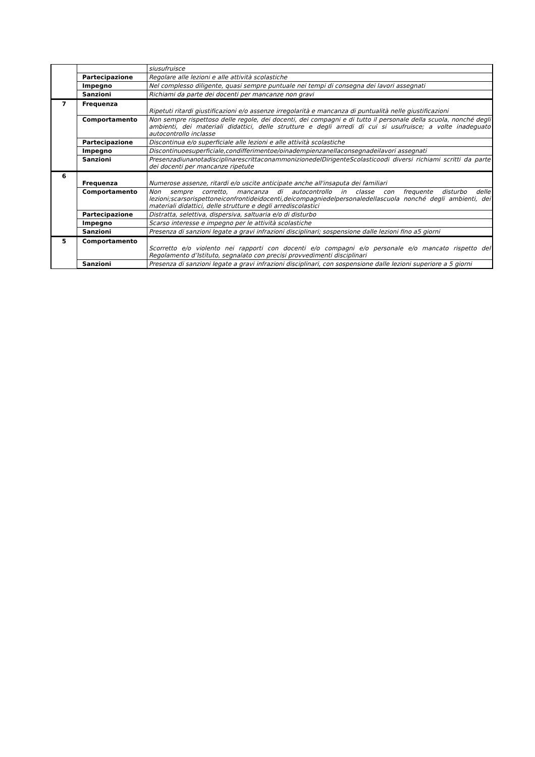| | | siusufruisce |
| | Partecipazione | Regolare alle lezioni e alle attività scolastiche |
| | Impegno | Nel complesso diligente, quasi sempre puntuale nei tempi di consegna dei lavori assegnati |
| | Sanzioni | Richiami da parte dei docenti per mancanze non gravi |
| 7 | Frequenza | Ripetuti ritardi giustificazioni e/o assenze irregolarità e mancanza di puntualità nelle giustificazioni |
| | Comportamento | Non sempre rispettoso delle regole, dei docenti, dei compagni e di tutto il personale della scuola, nonché degli ambienti, dei materiali didattici, delle strutture e degli arredi di cui si usufruisce; a volte inadeguato autocontrollo inclasse |
| | Partecipazione | Discontinua e/o superficiale alle lezioni e alle attività scolastiche |
| | Impegno | Discontinuoesuperficiale,condifferimentoe/oinadempienzanellaconsegnadeilavori assegnati |
| | Sanzioni | PresenzadiunanotadisciplinarescrittaconammonizionedelDirigenteScolasticoodi diversi richiami scritti da parte dei docenti per mancanze ripetute |
| 6 | Frequenza | Numerose assenze, ritardi e/o uscite anticipate anche all'insaputa dei familiari |
| | Comportamento | Non sempre corretto, mancanza di autocontrollo in classe con frequente disturbo delle lezioni;scarsorispettoneiconfrontideidocenti,deicompagniedelpersonaledellascuola nonché degli ambienti, dei materiali didattici, delle strutture e degli arrediscolastici |
| | Partecipazione | Distratta, selettiva, dispersiva, saltuaria e/o di disturbo |
| | Impegno | Scarso interesse e impegno per le attività scolastiche |
| | Sanzioni | Presenza di sanzioni legate a gravi infrazioni disciplinari; sospensione dalle lezioni fino a5 giorni |
| 5 | Comportamento | Scorretto e/o violento nei rapporti con docenti e/o compagni e/o personale e/o mancato rispetto del Regolamento d’Istituto, segnalato con precisi provvedimenti disciplinari |
| | Sanzioni | Presenza di sanzioni legate a gravi infrazioni disciplinari, con sospensione dalle lezioni superiore a 5 giorni |